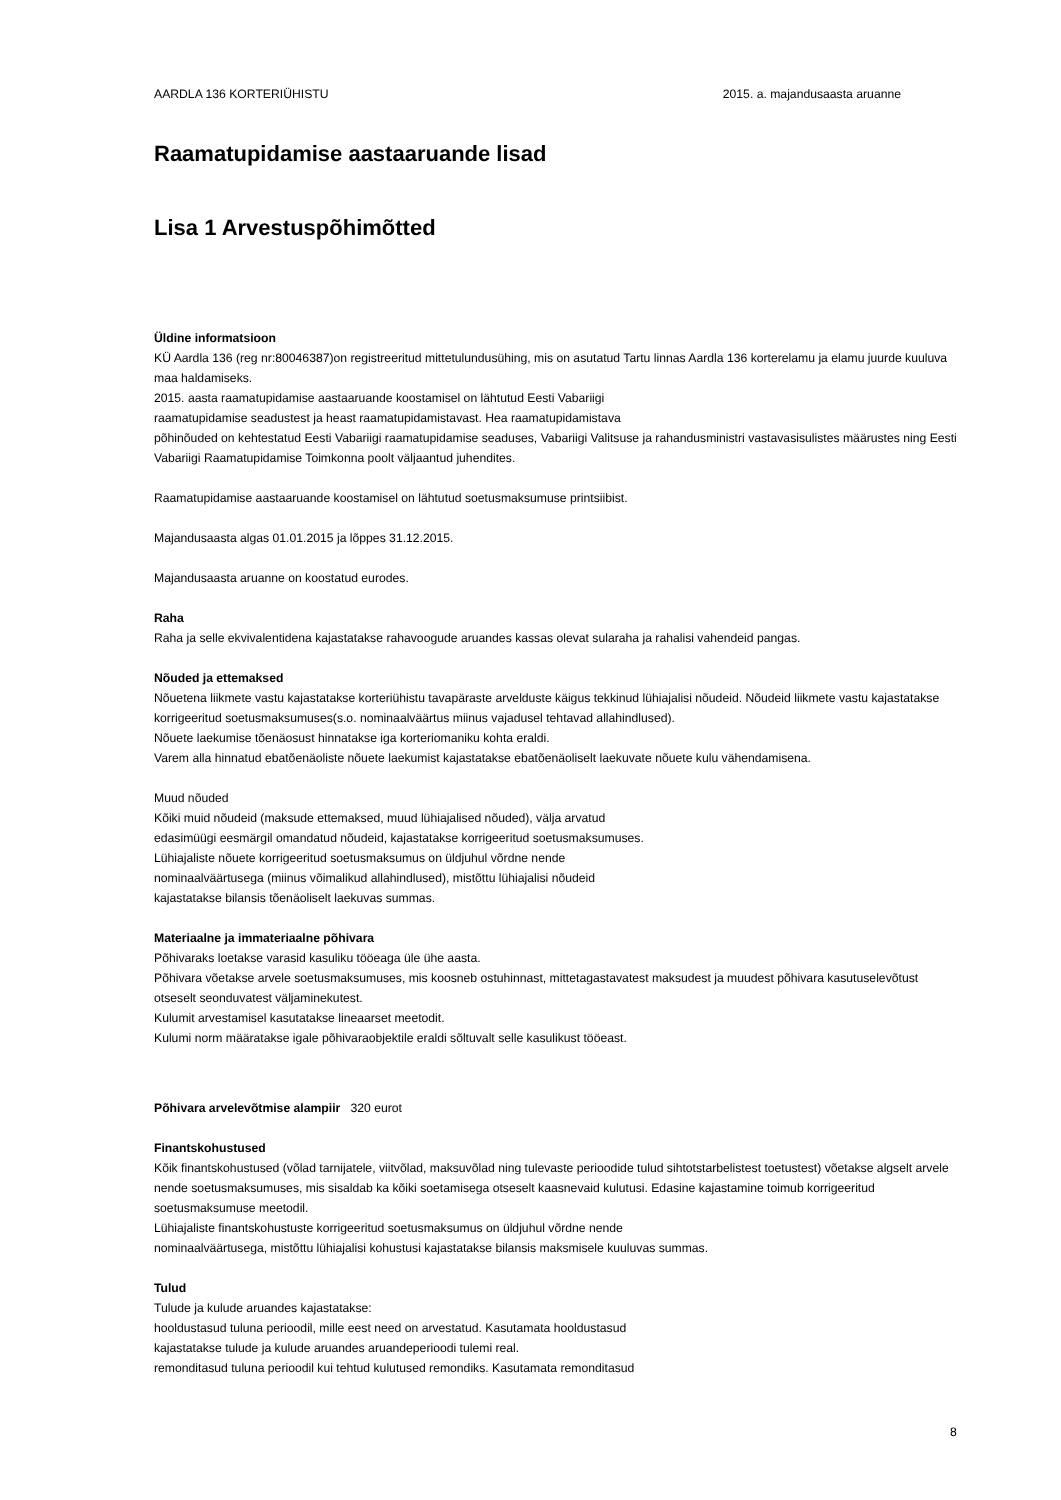AARDLA 136 KORTERIÜHISTU 2015. a. majandusaasta aruanne
Raamatupidamise aastaaruande lisad
Lisa 1 Arvestuspõhimõtted
Üldine informatsioon
KÜ Aardla 136 (reg nr:80046387)on registreeritud mittetulundusühing, mis on asutatud Tartu linnas Aardla 136 korterelamu ja elamu juurde kuuluva maa haldamiseks.
2015. aasta raamatupidamise aastaaruande koostamisel on lähtutud Eesti Vabariigi
raamatupidamise seadustest ja heast raamatupidamistavast. Hea raamatupidamistava
põhinõuded on kehtestatud Eesti Vabariigi raamatupidamise seaduses, Vabariigi Valitsuse ja rahandusministri vastavasisulistes määrustes ning Eesti Vabariigi Raamatupidamise Toimkonna poolt väljaantud juhendites.
Raamatupidamise aastaaruande koostamisel on lähtutud soetusmaksumuse printsiibist.
Majandusaasta algas 01.01.2015 ja lõppes 31.12.2015.
Majandusaasta aruanne on koostatud eurodes.
Raha
Raha ja selle ekvivalentidena kajastatakse rahavoogude aruandes kassas olevat sularaha ja rahalisi vahendeid pangas.
Nõuded ja ettemaksed
Nõuetena liikmete vastu kajastatakse korteriühistu tavapäraste arvelduste käigus tekkinud lühiajalisi nõudeid. Nõudeid liikmete vastu kajastatakse korrigeeritud soetusmaksumuses(s.o. nominaalväärtus miinus vajadusel tehtavad allahindlused).
Nõuete laekumise tõenäosust hinnatakse iga korteriomaniku kohta eraldi.
Varem alla hinnatud ebatõenäoliste nõuete laekumist kajastatakse ebatõenäoliselt laekuvate nõuete kulu vähendamisena.
Muud nõuded
Kõiki muid nõudeid (maksude ettemaksed, muud lühiajalised nõuded), välja arvatud
edasimüügi eesmärgil omandatud nõudeid, kajastatakse korrigeeritud soetusmaksumuses.
Lühiajaliste nõuete korrigeeritud soetusmaksumus on üldjuhul võrdne nende
nominaalväärtusega (miinus võimalikud allahindlused), mistõttu lühiajalisi nõudeid
kajastatakse bilansis tõenäoliselt laekuvas summas.
Materiaalne ja immateriaalne põhivara
Põhivaraks loetakse varasid kasuliku tööeaga üle ühe aasta.
Põhivara võetakse arvele soetusmaksumuses, mis koosneb ostuhinnast, mittetagastavatest maksudest ja muudest põhivara kasutuselevõtust otseselt seonduvatest väljaminekutest.
Kulumit arvestamisel kasutatakse lineaarset meetodit.
Kulumi norm määratakse igale põhivaraobjektile eraldi sõltuvalt selle kasulikust tööeast.
Põhivara arvelevõtmise alampiir 320 eurot
Finantskohustused
Kõik finantskohustused (võlad tarnijatele, viitvõlad, maksuvõlad ning tulevaste perioodide tulud sihtotstarbelistest toetustest) võetakse algselt arvele nende soetusmaksumuses, mis sisaldab ka kõiki soetamisega otseselt kaasnevaid kulutusi. Edasine kajastamine toimub korrigeeritud soetusmaksumuse meetodil.
Lühiajaliste finantskohustuste korrigeeritud soetusmaksumus on üldjuhul võrdne nende
nominaalväärtusega, mistõttu lühiajalisi kohustusi kajastatakse bilansis maksmisele kuuluvas summas.
Tulud
Tulude ja kulude aruandes kajastatakse:
hooldustasud tuluna perioodil, mille eest need on arvestatud. Kasutamata hooldustasud
kajastatakse tulude ja kulude aruandes aruandeperioodi tulemi real.
remonditasud tuluna perioodil kui tehtud kulutused remondiks. Kasutamata remonditasud
8